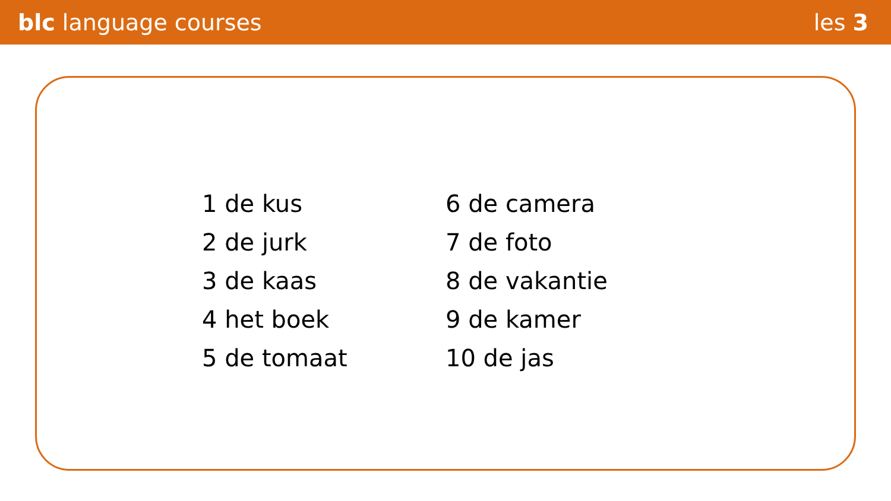blc language courses les 3
1 de kus
2 de jurk
3 de kaas
4 het boek
5 de tomaat
6 de camera
7 de foto
8 de vakantie
9 de kamer
10 de jas